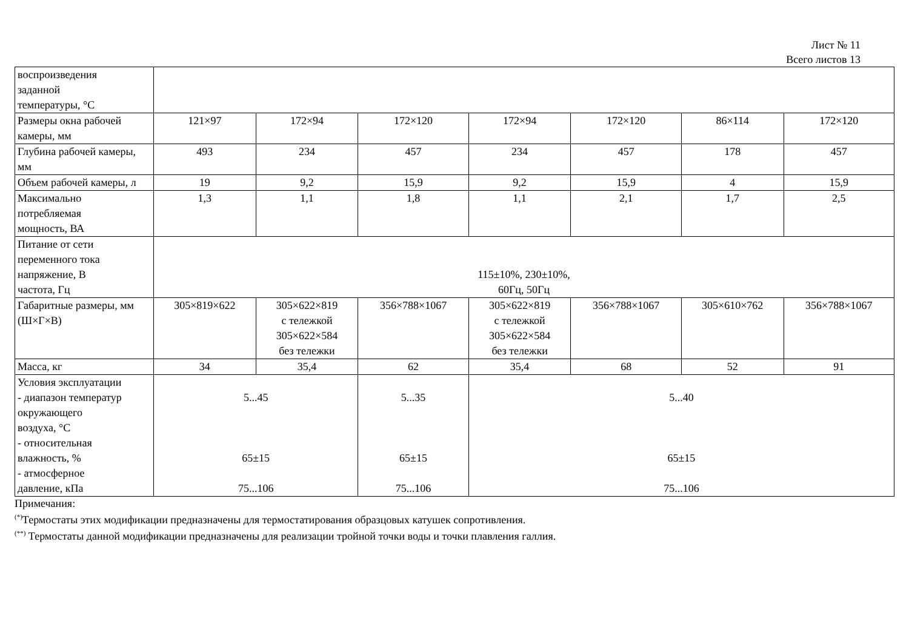Лист № 11
Всего листов 13
| воспроизведения заданной температуры, °С | | | | | | | |
| Размеры окна рабочей камеры, мм | 121×97 | 172×94 | 172×120 | 172×94 | 172×120 | 86×114 | 172×120 |
| Глубина рабочей камеры, мм | 493 | 234 | 457 | 234 | 457 | 178 | 457 |
| Объем рабочей камеры, л | 19 | 9,2 | 15,9 | 9,2 | 15,9 | 4 | 15,9 |
| Максимально потребляемая мощность, ВА | 1,3 | 1,1 | 1,8 | 1,1 | 2,1 | 1,7 | 2,5 |
| Питание от сети переменного тока напряжение, В частота, Гц | 115±10%, 230±10%, 60Гц, 50Гц | | | | | | |
| Габаритные размеры, мм (Ш×Г×В) | 305×819×622 | 305×622×819 с тележкой 305×622×584 без тележки | 356×788×1067 | 305×622×819 с тележкой 305×622×584 без тележки | 356×788×1067 | 305×610×762 | 356×788×1067 |
| Масса, кг | 34 | 35,4 | 62 | 35,4 | 68 | 52 | 91 |
| Условия эксплуатации - диапазон температур окружающего воздуха, °С - относительная влажность, % - атмосферное давление, кПа | 5...45 65±15 75...106 | | 5...35 65±15 75...106 | 5...40 65±15 75...106 | | | |
Примечания:
<sup>(*)</sup> Термостаты этих модификации предназначены для термостатирования образцовых катушек сопротивления.
<sup>(**)</sup> Термостаты данной модификации предназначены для реализации тройной точки воды и точки плавления галлия.